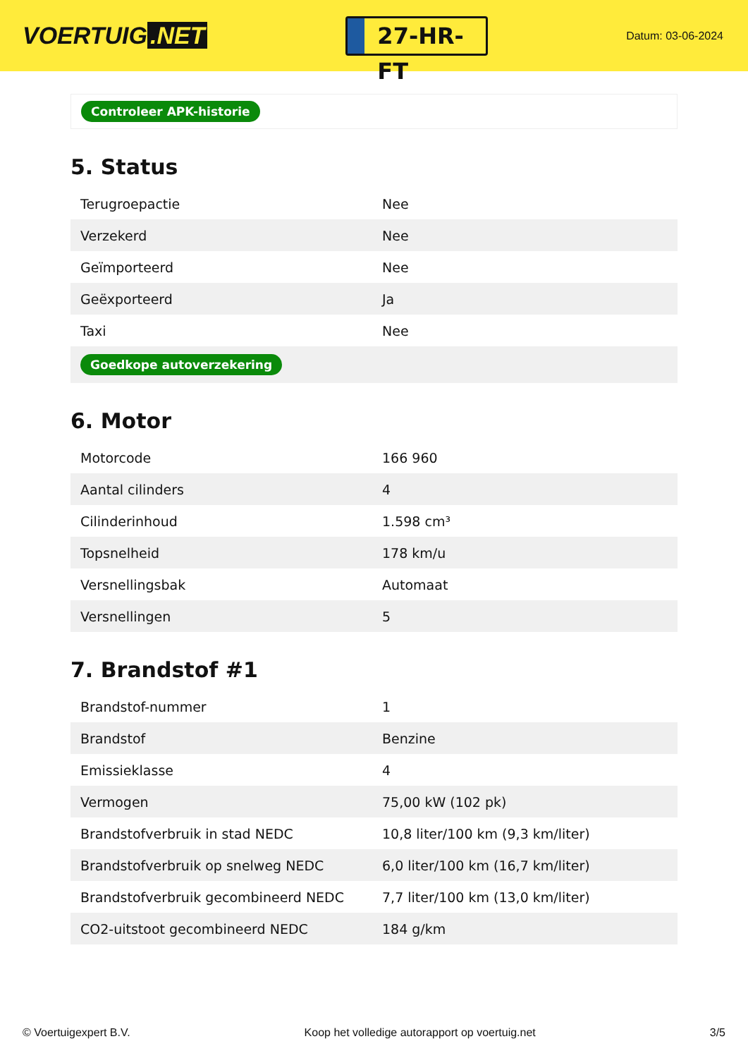VOERTUIG.NET
27-HR-FT
Datum: 03-06-2024
Controleer APK-historie
5. Status
| Terugroepactie | Nee |
| Verzekerd | Nee |
| Geïmporteerd | Nee |
| Geëxporteerd | Ja |
| Taxi | Nee |
| Goedkope autoverzekering | |
6. Motor
| Motorcode | 166 960 |
| Aantal cilinders | 4 |
| Cilinderinhoud | 1.598 cm³ |
| Topsnelheid | 178 km/u |
| Versnellingsbak | Automaat |
| Versnellingen | 5 |
7. Brandstof #1
| Brandstof-nummer | 1 |
| Brandstof | Benzine |
| Emissieklasse | 4 |
| Vermogen | 75,00 kW (102 pk) |
| Brandstofverbruik in stad NEDC | 10,8 liter/100 km (9,3 km/liter) |
| Brandstofverbruik op snelweg NEDC | 6,0 liter/100 km (16,7 km/liter) |
| Brandstofverbruik gecombineerd NEDC | 7,7 liter/100 km (13,0 km/liter) |
| CO2-uitstoot gecombineerd NEDC | 184 g/km |
© Voertuigexpert B.V. Koop het volledige autorapport op voertuig.net 3/5